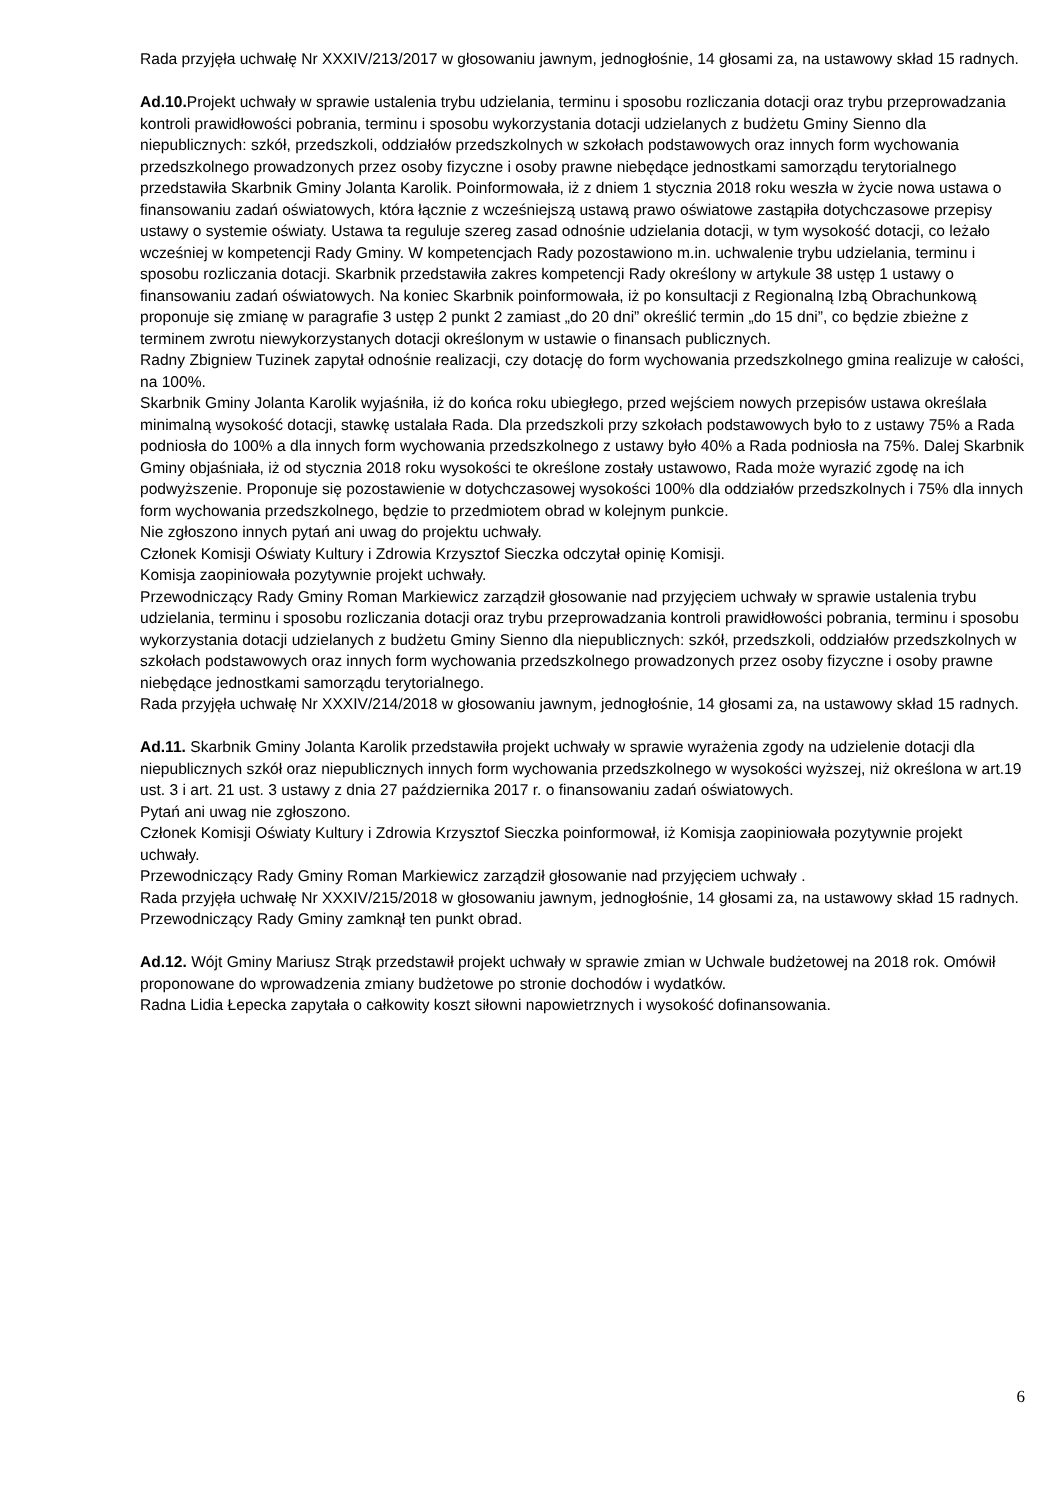Rada przyjęła uchwałę Nr XXXIV/213/2017 w głosowaniu jawnym, jednogłośnie, 14 głosami za, na ustawowy skład 15 radnych.
Ad.10. Projekt uchwały w sprawie ustalenia trybu udzielania, terminu i sposobu rozliczania dotacji oraz trybu przeprowadzania kontroli prawidłowości pobrania, terminu i sposobu wykorzystania dotacji udzielanych z budżetu Gminy Sienno dla niepublicznych: szkół, przedszkoli, oddziałów przedszkolnych w szkołach podstawowych oraz innych form wychowania przedszkolnego prowadzonych przez osoby fizyczne i osoby prawne niebędące jednostkami samorządu terytorialnego przedstawiła Skarbnik Gminy Jolanta Karolik. Poinformowała, iż z dniem 1 stycznia 2018 roku weszła w życie nowa ustawa o finansowaniu zadań oświatowych, która łącznie z wcześniejszą ustawą prawo oświatowe zastąpiła dotychczasowe przepisy ustawy o systemie oświaty. Ustawa ta reguluje szereg zasad odnośnie udzielania dotacji, w tym wysokość dotacji, co leżało wcześniej w kompetencji Rady Gminy. W kompetencjach Rady pozostawiono m.in. uchwalenie trybu udzielania, terminu i sposobu rozliczania dotacji. Skarbnik przedstawiła zakres kompetencji Rady określony w artykule 38 ustęp 1 ustawy o finansowaniu zadań oświatowych. Na koniec Skarbnik poinformowała, iż po konsultacji z Regionalną Izbą Obrachunkową proponuje się zmianę w paragrafie 3 ustęp 2 punkt 2 zamiast „do 20 dni” określić termin „do 15 dni”, co będzie zbieżne z terminem zwrotu niewykorzystanych dotacji określonym w ustawie o finansach publicznych.
Radny Zbigniew Tuzinek zapytał odnośnie realizacji, czy dotację do form wychowania przedszkolnego gmina realizuje w całości, na 100%.
Skarbnik Gminy Jolanta Karolik wyjaśniła, iż do końca roku ubiegłego, przed wejściem nowych przepisów ustawa określała minimalną wysokość dotacji, stawkę ustalała Rada. Dla przedszkoli przy szkołach podstawowych było to z ustawy 75% a Rada podniosła do 100% a dla innych form wychowania przedszkolnego z ustawy było 40% a Rada podniosła na 75%. Dalej Skarbnik Gminy objaśniała, iż od stycznia 2018 roku wysokości te określone zostały ustawowo, Rada może wyrazić zgodę na ich podwyższenie. Proponuje się pozostawienie w dotychczasowej wysokości 100% dla oddziałów przedszkolnych i 75% dla innych form wychowania przedszkolnego, będzie to przedmiotem obrad w kolejnym punkcie.
Nie zgłoszono innych pytań ani uwag do projektu uchwały.
Członek Komisji Oświaty Kultury i Zdrowia Krzysztof Sieczka odczytał opinię Komisji.
Komisja zaopiniowała pozytywnie projekt uchwały.
Przewodniczący Rady Gminy Roman Markiewicz zarządził głosowanie nad przyjęciem uchwały w sprawie ustalenia trybu udzielania, terminu i sposobu rozliczania dotacji oraz trybu przeprowadzania kontroli prawidłowości pobrania, terminu i sposobu wykorzystania dotacji udzielanych z budżetu Gminy Sienno dla niepublicznych: szkół, przedszkoli, oddziałów przedszkolnych w szkołach podstawowych oraz innych form wychowania przedszkolnego prowadzonych przez osoby fizyczne i osoby prawne niebędące jednostkami samorządu terytorialnego.
Rada przyjęła uchwałę Nr XXXIV/214/2018 w głosowaniu jawnym, jednogłośnie, 14 głosami za, na ustawowy skład 15 radnych.
Ad.11. Skarbnik Gminy Jolanta Karolik przedstawiła projekt uchwały w sprawie wyrażenia zgody na udzielenie dotacji dla niepublicznych szkół oraz niepublicznych innych form wychowania przedszkolnego w wysokości wyższej, niż określona w art.19 ust. 3 i art. 21 ust. 3 ustawy z dnia 27 października 2017 r. o finansowaniu zadań oświatowych.
Pytań ani uwag nie zgłoszono.
Członek Komisji Oświaty Kultury i Zdrowia Krzysztof Sieczka poinformował, iż Komisja zaopiniowała pozytywnie projekt uchwały.
Przewodniczący Rady Gminy Roman Markiewicz zarządził głosowanie nad przyjęciem uchwały .
Rada przyjęła uchwałę Nr XXXIV/215/2018 w głosowaniu jawnym, jednogłośnie, 14 głosami za, na ustawowy skład 15 radnych.
Przewodniczący Rady Gminy zamknął ten punkt obrad.
Ad.12. Wójt Gminy Mariusz Strąk przedstawił projekt uchwały w sprawie zmian w Uchwale budżetowej na 2018 rok. Omówił proponowane do wprowadzenia zmiany budżetowe po stronie dochodów i wydatków.
Radna Lidia Łepecka zapytała o całkowity koszt siłowni napowietrznych i wysokość dofinansowania.
6